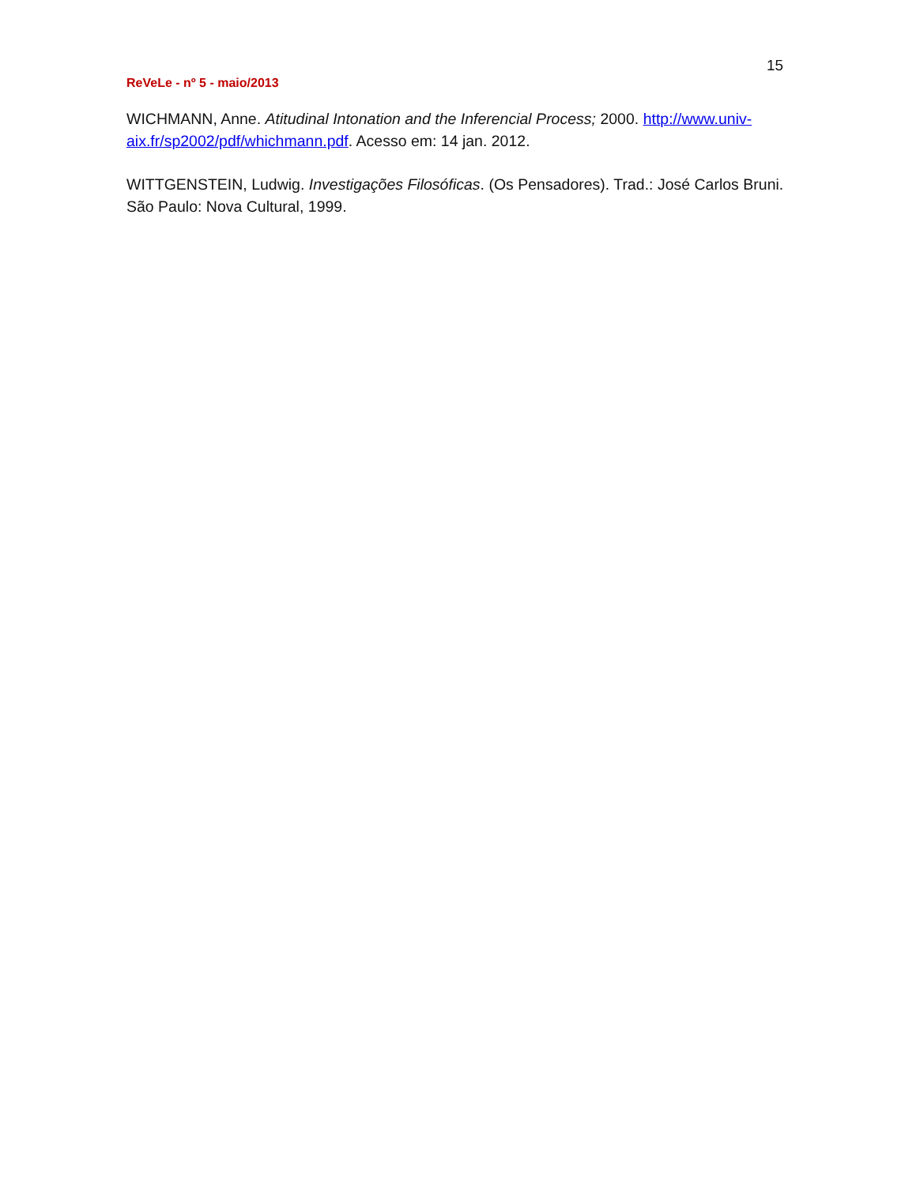15
ReVeLe - nº 5 - maio/2013
WICHMANN, Anne. Atitudinal Intonation and the Inferencial Process; 2000. http://www.univ-aix.fr/sp2002/pdf/whichmann.pdf. Acesso em: 14 jan. 2012.
WITTGENSTEIN, Ludwig. Investigações Filosóficas. (Os Pensadores). Trad.: José Carlos Bruni. São Paulo: Nova Cultural, 1999.